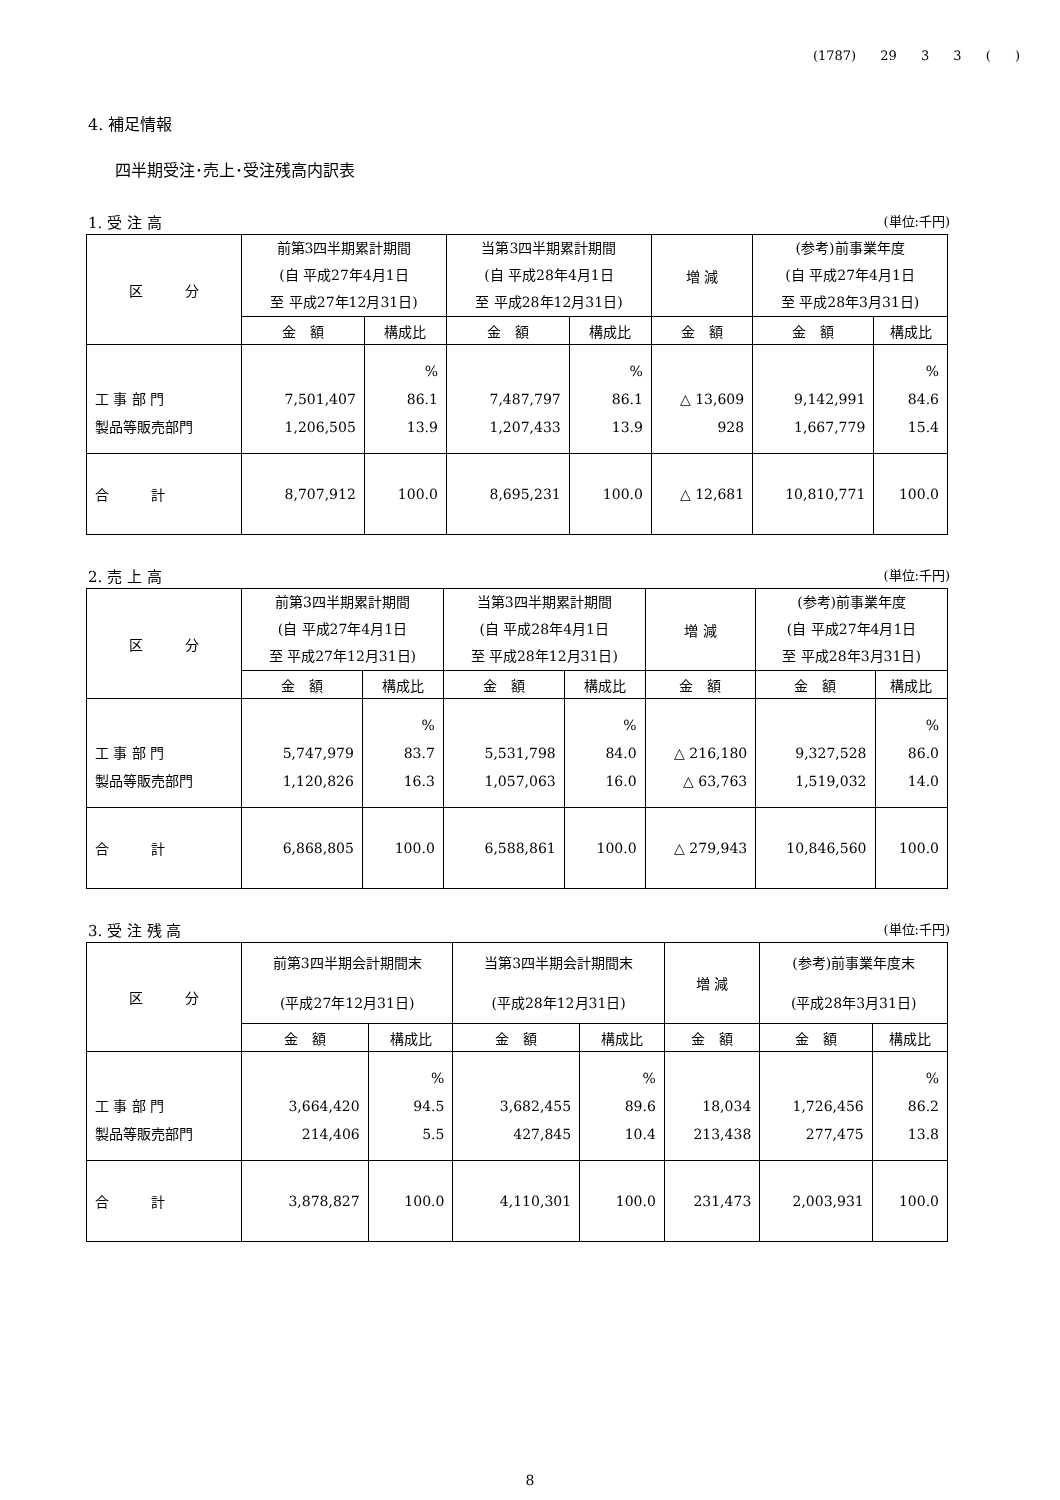(1787) 29 3 3 ( )
4. 補足情報
四半期受注･売上･受注残高内訳表
1. 受 注 高 (単位:千円)
| 区 分 | 前第3四半期累計期間 (自 平成27年4月1日 至 平成27年12月31日) | | 当第3四半期累計期間 (自 平成28年4月1日 至 平成28年12月31日) | | 増 減 | (参考)前事業年度 (自 平成27年4月1日 至 平成28年3月31日) | |
| --- | --- | --- | --- | --- | --- | --- | --- |
| | 金 額 | 構成比 | 金 額 | 構成比 | 金 額 | 金 額 | 構成比 |
| 工 事 部 門 製品等販売部門 | 7,501,407 1,206,505 | % 86.1 13.9 | 7,487,797 1,207,433 | % 86.1 13.9 | △ 13,609 928 | 9,142,991 1,667,779 | % 84.6 15.4 |
| 合 計 | 8,707,912 | 100.0 | 8,695,231 | 100.0 | △ 12,681 | 10,810,771 | 100.0 |
2. 売 上 高 (単位:千円)
| 区 分 | 前第3四半期累計期間 (自 平成27年4月1日 至 平成27年12月31日) | | 当第3四半期累計期間 (自 平成28年4月1日 至 平成28年12月31日) | | 増 減 | (参考)前事業年度 (自 平成27年4月1日 至 平成28年3月31日) | |
| --- | --- | --- | --- | --- | --- | --- | --- |
| | 金 額 | 構成比 | 金 額 | 構成比 | 金 額 | 金 額 | 構成比 |
| 工 事 部 門 製品等販売部門 | 5,747,979 1,120,826 | % 83.7 16.3 | 5,531,798 1,057,063 | % 84.0 16.0 | △ 216,180 △ 63,763 | 9,327,528 1,519,032 | % 86.0 14.0 |
| 合 計 | 6,868,805 | 100.0 | 6,588,861 | 100.0 | △ 279,943 | 10,846,560 | 100.0 |
3. 受 注 残 高 (単位:千円)
| 区 分 | 前第3四半期会計期間末 (平成27年12月31日) | | 当第3四半期会計期間末 (平成28年12月31日) | | 増 減 | (参考)前事業年度末 (平成28年3月31日) | |
| --- | --- | --- | --- | --- | --- | --- | --- |
| | 金 額 | 構成比 | 金 額 | 構成比 | 金 額 | 金 額 | 構成比 |
| 工 事 部 門 製品等販売部門 | 3,664,420 214,406 | % 94.5 5.5 | 3,682,455 427,845 | % 89.6 10.4 | 18,034 213,438 | 1,726,456 277,475 | % 86.2 13.8 |
| 合 計 | 3,878,827 | 100.0 | 4,110,301 | 100.0 | 231,473 | 2,003,931 | 100.0 |
8